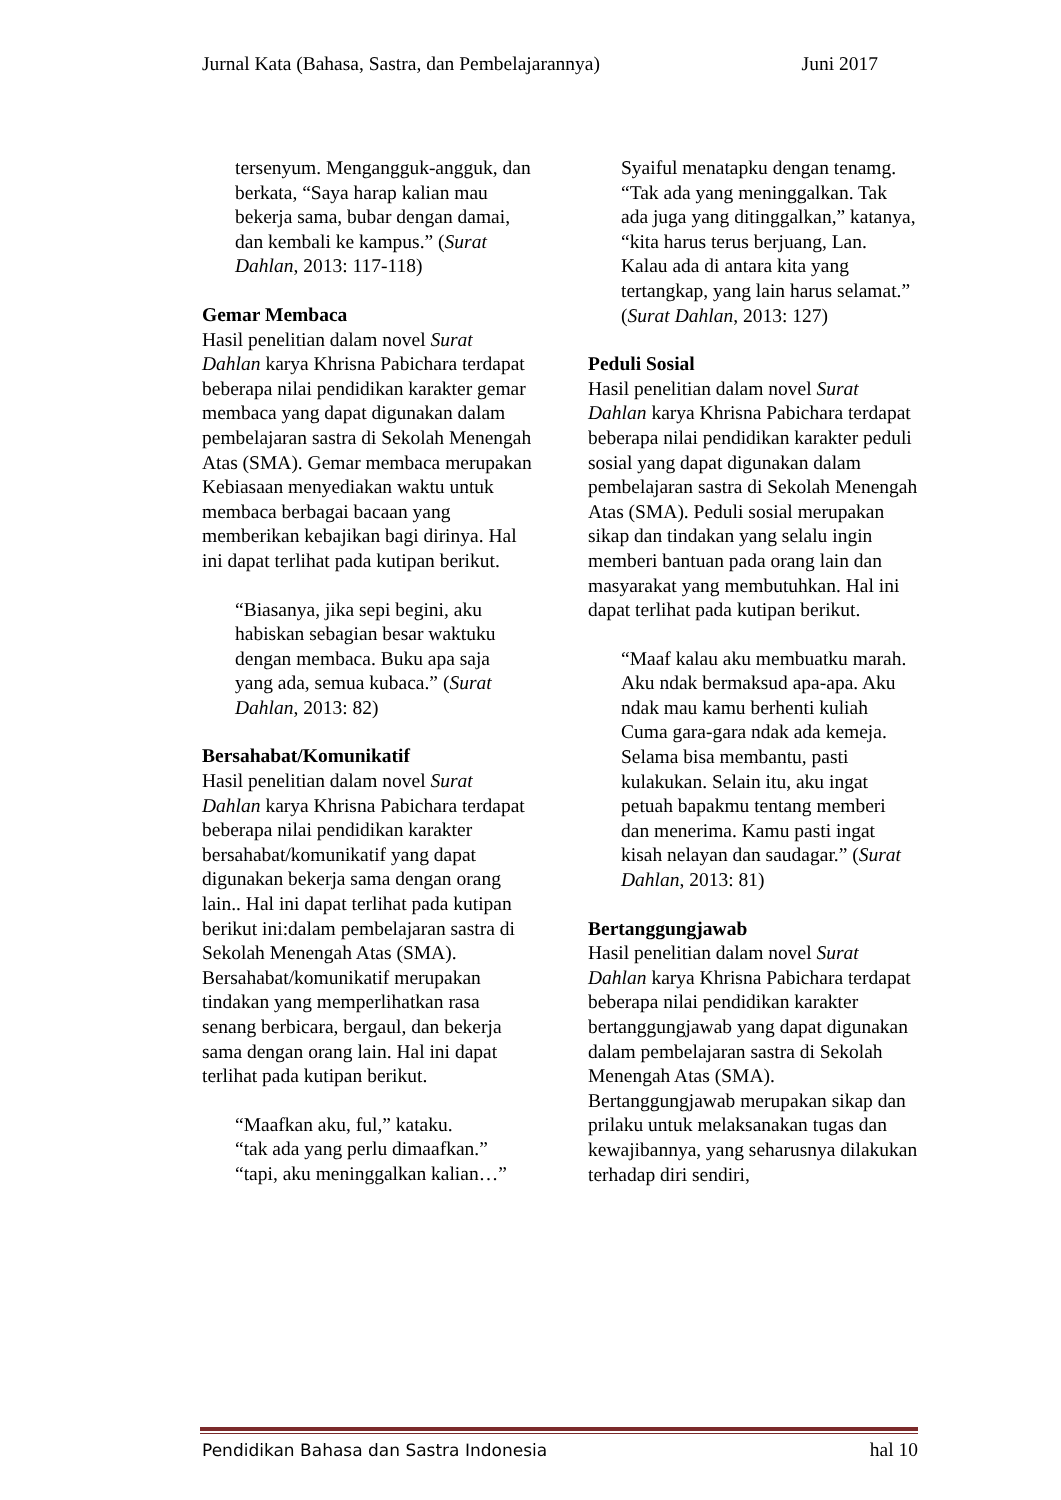Jurnal Kata (Bahasa, Sastra, dan Pembelajarannya) Juni 2017
tersenyum. Mengangguk-angguk, dan berkata, “Saya harap kalian mau bekerja sama, bubar dengan damai, dan kembali ke kampus.” (Surat Dahlan, 2013: 117-118)
Gemar Membaca
Hasil penelitian dalam novel Surat Dahlan karya Khrisna Pabichara terdapat beberapa nilai pendidikan karakter gemar membaca yang dapat digunakan dalam pembelajaran sastra di Sekolah Menengah Atas (SMA). Gemar membaca merupakan Kebiasaan menyediakan waktu untuk membaca berbagai bacaan yang memberikan kebajikan bagi dirinya. Hal ini dapat terlihat pada kutipan berikut.
“Biasanya, jika sepi begini, aku habiskan sebagian besar waktuku dengan membaca. Buku apa saja yang ada, semua kubaca.” (Surat Dahlan, 2013: 82)
Bersahabat/Komunikatif
Hasil penelitian dalam novel Surat Dahlan karya Khrisna Pabichara terdapat beberapa nilai pendidikan karakter bersahabat/komunikatif yang dapat digunakan bekerja sama dengan orang lain.. Hal ini dapat terlihat pada kutipan berikut ini:dalam pembelajaran sastra di Sekolah Menengah Atas (SMA). Bersahabat/komunikatif merupakan tindakan yang memperlihatkan rasa senang berbicara, bergaul, dan bekerja sama dengan orang lain. Hal ini dapat terlihat pada kutipan berikut.
“Maafkan aku, ful,” kataku.
“tak ada yang perlu dimaafkan.”
“tapi, aku meninggalkan kalian…”
Syaiful menatapku dengan tenamg. “Tak ada yang meninggalkan. Tak ada juga yang ditinggalkan,” katanya, “kita harus terus berjuang, Lan. Kalau ada di antara kita yang tertangkap, yang lain harus selamat.” (Surat Dahlan, 2013: 127)
Peduli Sosial
Hasil penelitian dalam novel Surat Dahlan karya Khrisna Pabichara terdapat beberapa nilai pendidikan karakter peduli sosial yang dapat digunakan dalam pembelajaran sastra di Sekolah Menengah Atas (SMA). Peduli sosial merupakan sikap dan tindakan yang selalu ingin memberi bantuan pada orang lain dan masyarakat yang membutuhkan. Hal ini dapat terlihat pada kutipan berikut.
“Maaf kalau aku membuatku marah. Aku ndak bermaksud apa-apa. Aku ndak mau kamu berhenti kuliah Cuma gara-gara ndak ada kemeja. Selama bisa membantu, pasti kulakukan. Selain itu, aku ingat petuah bapakmu tentang memberi dan menerima. Kamu pasti ingat kisah nelayan dan saudagar.” (Surat Dahlan, 2013: 81)
Bertanggungjawab
Hasil penelitian dalam novel Surat Dahlan karya Khrisna Pabichara terdapat beberapa nilai pendidikan karakter bertanggungjawab yang dapat digunakan dalam pembelajaran sastra di Sekolah Menengah Atas (SMA). Bertanggungjawab merupakan sikap dan prilaku untuk melaksanakan tugas dan kewajibannya, yang seharusnya dilakukan terhadap diri sendiri,
Pendidikan Bahasa dan Sastra Indonesia hal 10